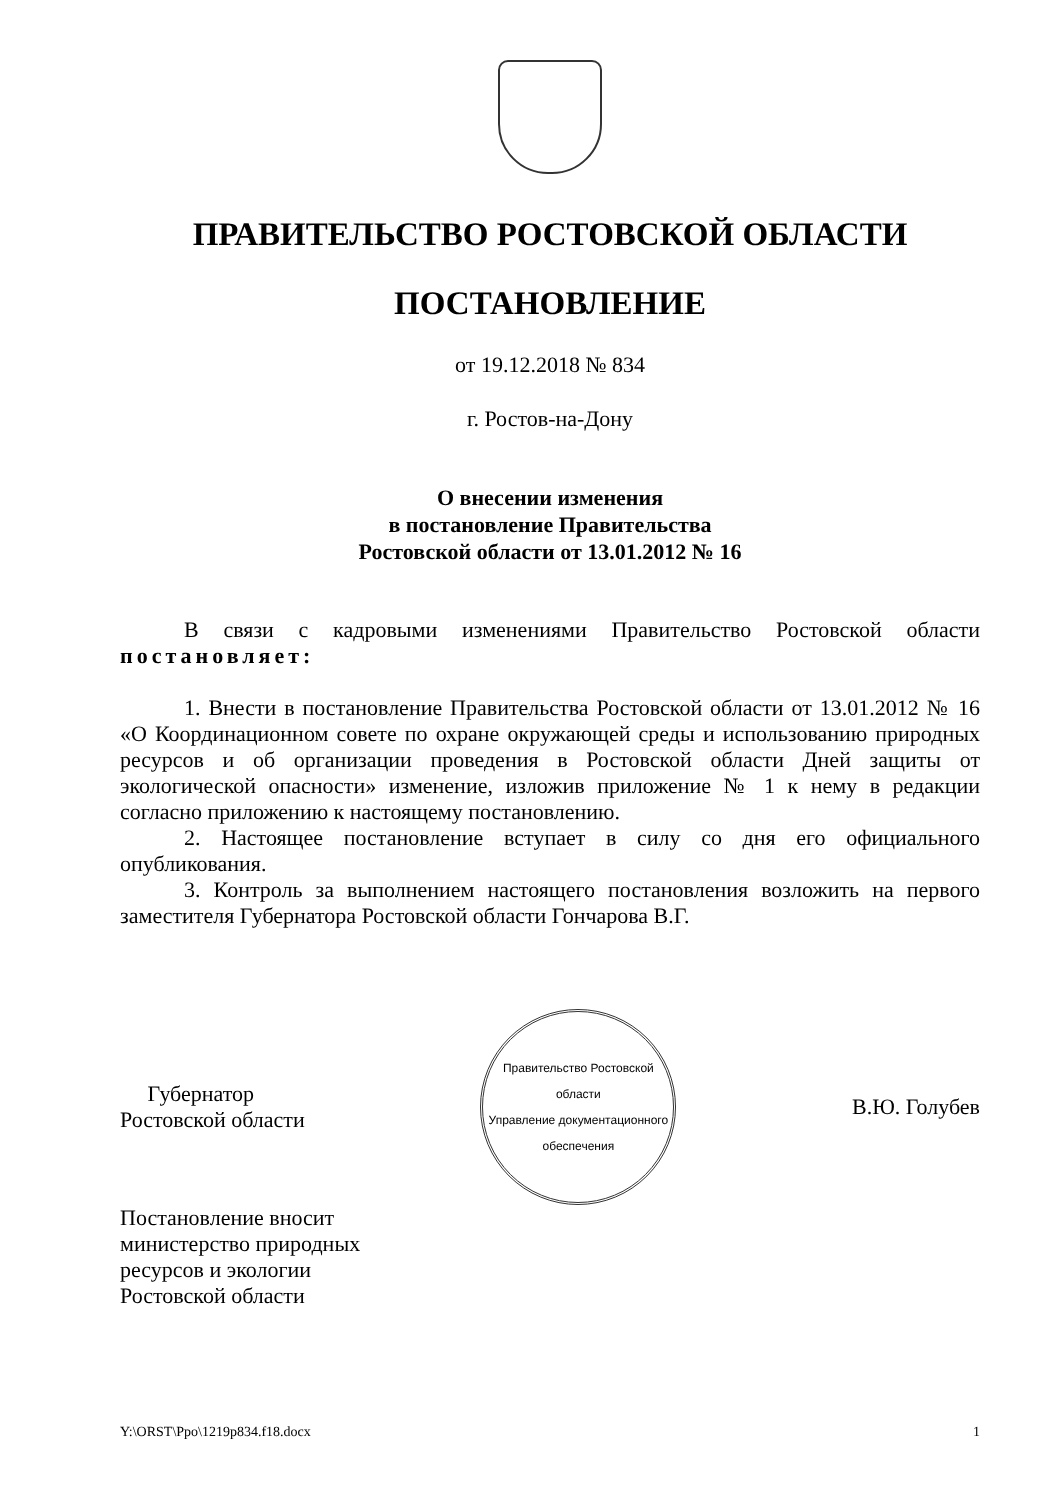ПРАВИТЕЛЬСТВО РОСТОВСКОЙ ОБЛАСТИ
ПОСТАНОВЛЕНИЕ
от 19.12.2018 № 834
г. Ростов-на-Дону
О внесении изменения
в постановление Правительства
Ростовской области от 13.01.2012 № 16
В связи с кадровыми изменениями Правительство Ростовской области постановляет:
1. Внести в постановление Правительства Ростовской области от 13.01.2012 № 16 «О Координационном совете по охране окружающей среды и использованию природных ресурсов и об организации проведения в Ростовской области Дней защиты от экологической опасности» изменение, изложив приложение № 1 к нему в редакции согласно приложению к настоящему постановлению.
2. Настоящее постановление вступает в силу со дня его официального опубликования.
3. Контроль за выполнением настоящего постановления возложить на первого заместителя Губернатора Ростовской области Гончарова В.Г.
Губернатор
Ростовской области
Правительство Ростовской области
Управление документационного обеспечения
В.Ю. Голубев
Постановление вносит
министерство природных
ресурсов и экологии
Ростовской области
Y:\ORST\Ppo\1219p834.f18.docx 1